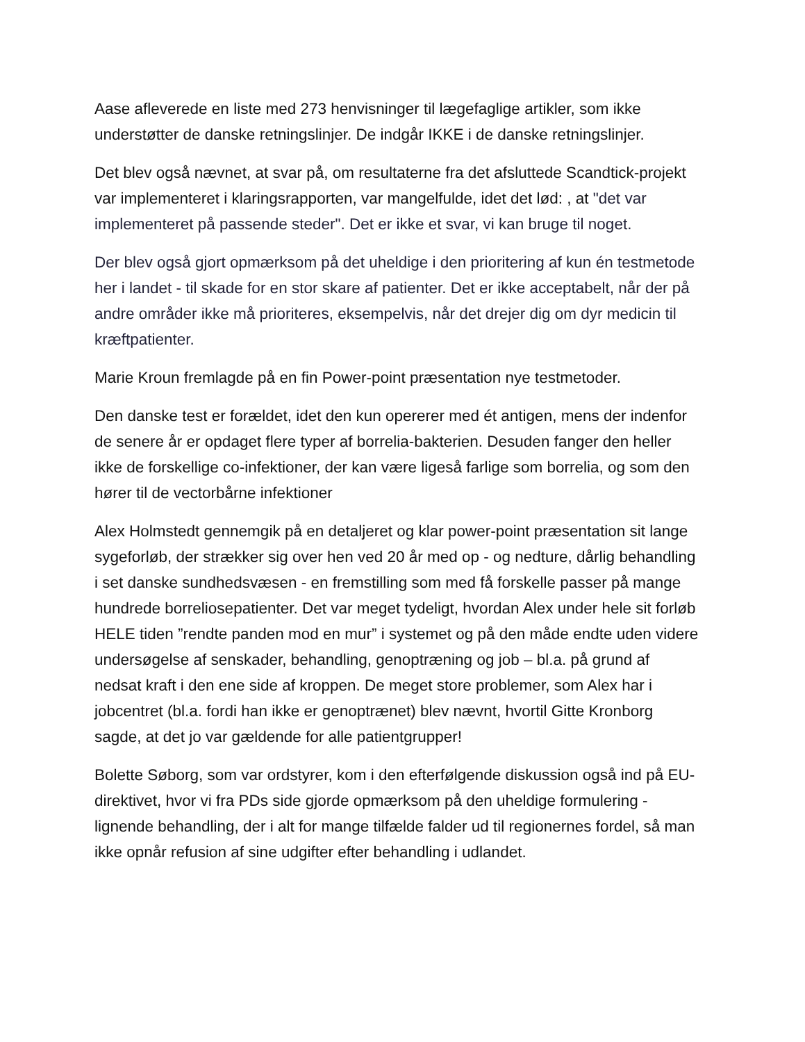Aase afleverede en liste med 273 henvisninger til lægefaglige artikler, som ikke understøtter de danske retningslinjer. De indgår IKKE i de danske retningslinjer.
Det blev også nævnet, at svar på, om resultaterne fra det afsluttede Scandtick-projekt var implementeret i klaringsrapporten, var mangelfulde, idet det lød: , at "det var implementeret på passende steder". Det er ikke et svar, vi kan bruge til noget.
Der blev også gjort opmærksom på det uheldige i den prioritering af kun én testmetode her i landet - til skade for en stor skare af patienter. Det er ikke acceptabelt, når der på andre områder ikke må prioriteres, eksempelvis, når det drejer dig om dyr medicin til kræftpatienter.
Marie Kroun fremlagde på en fin Power-point præsentation nye testmetoder.
Den danske test er forældet, idet den kun opererer med ét antigen, mens der indenfor de senere år er opdaget flere typer af borrelia-bakterien. Desuden fanger den heller ikke de forskellige co-infektioner, der kan være ligeså farlige som borrelia, og som den hører til de vectorbårne infektioner
Alex Holmstedt gennemgik på en detaljeret og klar power-point præsentation sit lange sygeforløb, der strækker sig over hen ved 20 år med op - og nedture, dårlig behandling i set danske sundhedsvæsen - en fremstilling som med få forskelle passer på mange hundrede borreliosepatienter. Det var meget tydeligt, hvordan Alex under hele sit forløb HELE tiden ”rendte panden mod en mur” i systemet og på den måde endte uden videre undersøgelse af senskader, behandling, genoptræning og job – bl.a. på grund af nedsat kraft i den ene side af kroppen. De meget store problemer, som Alex har i jobcentret (bl.a. fordi han ikke er genoptrænet) blev nævnt, hvortil Gitte Kronborg sagde, at det jo var gældende for alle patientgrupper!
Bolette Søborg, som var ordstyrer, kom i den efterfølgende diskussion også ind på EU-direktivet, hvor vi fra PDs side gjorde opmærksom på den uheldige formulering - lignende behandling, der i alt for mange tilfælde falder ud til regionernes fordel, så man ikke opnår refusion af sine udgifter efter behandling i udlandet.